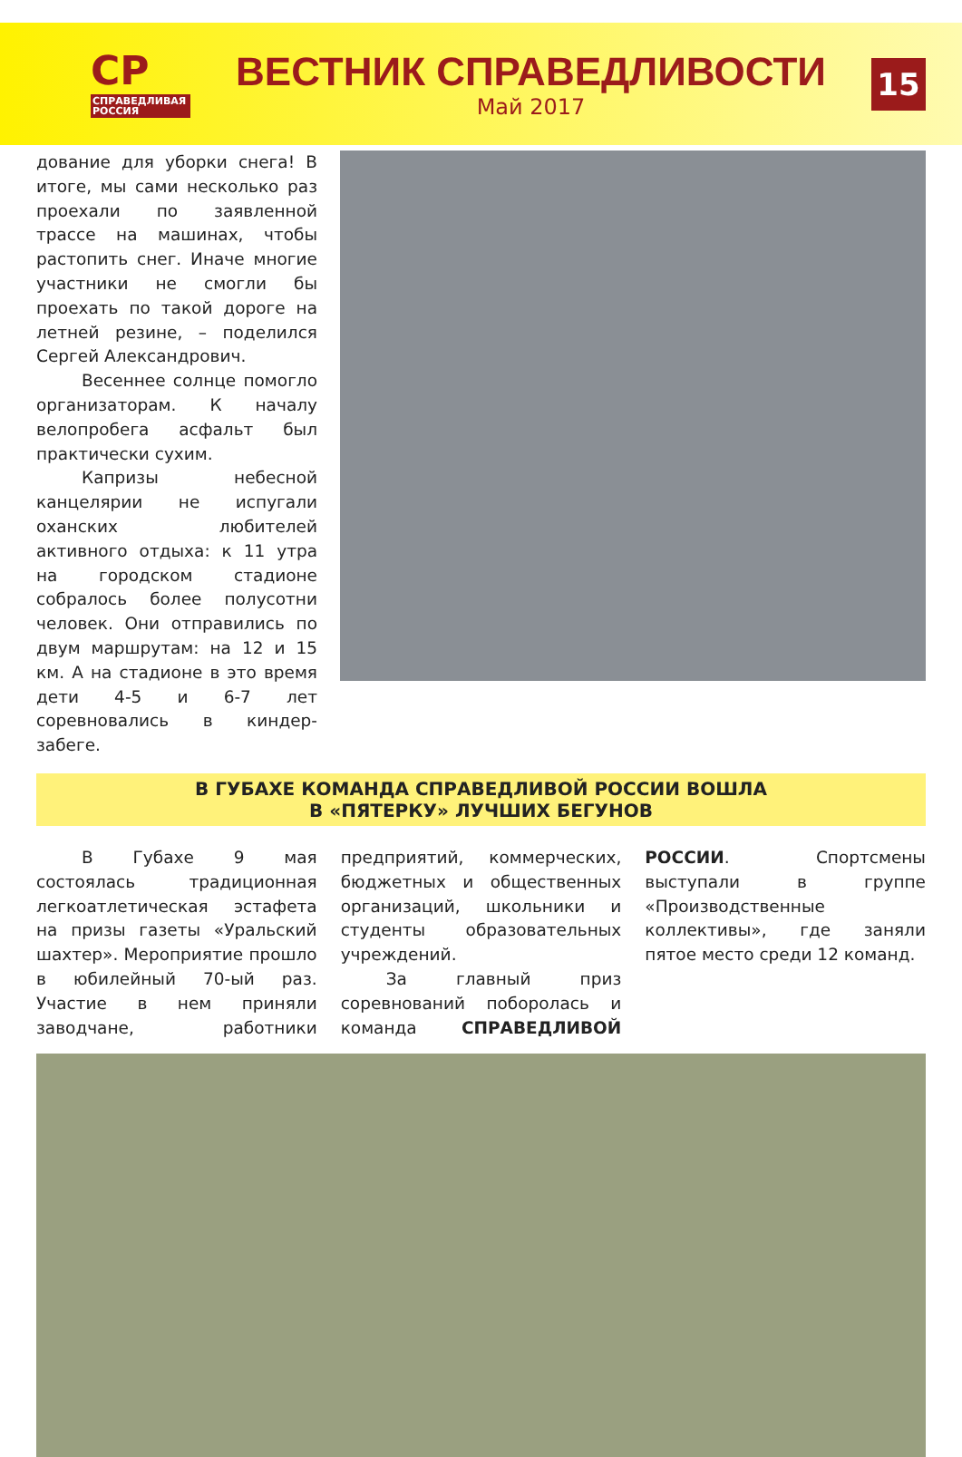СР
СПРАВЕДЛИВАЯ РОССИЯ
ВЕСТНИК СПРАВЕДЛИВОСТИ
Май 2017
15
дование для уборки снега! В итоге, мы сами несколько раз проехали по заявленной трассе на машинах, чтобы растопить снег. Иначе многие участники не смогли бы проехать по такой дороге на летней резине, – поделился Сергей Александрович.
Весеннее солнце помогло организаторам. К началу велопробега асфальт был практически сухим.
Капризы небесной канцелярии не испугали оханских любителей активного отдыха: к 11 утра на городском стадионе собралось более полусотни человек. Они отправились по двум маршрутам: на 12 и 15 км. А на стадионе в это время дети 4-5 и 6-7 лет соревновались в киндер-забеге.
В ГУБАХЕ КОМАНДА СПРАВЕДЛИВОЙ РОССИИ ВОШЛА
В «ПЯТЕРКУ» ЛУЧШИХ БЕГУНОВ
В Губахе 9 мая состоялась традиционная легкоатлетическая эстафета на призы газеты «Уральский шахтер». Мероприятие прошло в юбилейный 70-ый раз. Участие в нем приняли заводчане, работники предприятий, коммерческих, бюджетных и общественных организаций, школьники и студенты образовательных учреждений.
За главный приз соревнований поборолась и команда СПРАВЕДЛИВОЙ РОССИИ. Спортсмены выступали в группе «Производственные коллективы», где заняли пятое место среди 12 команд.